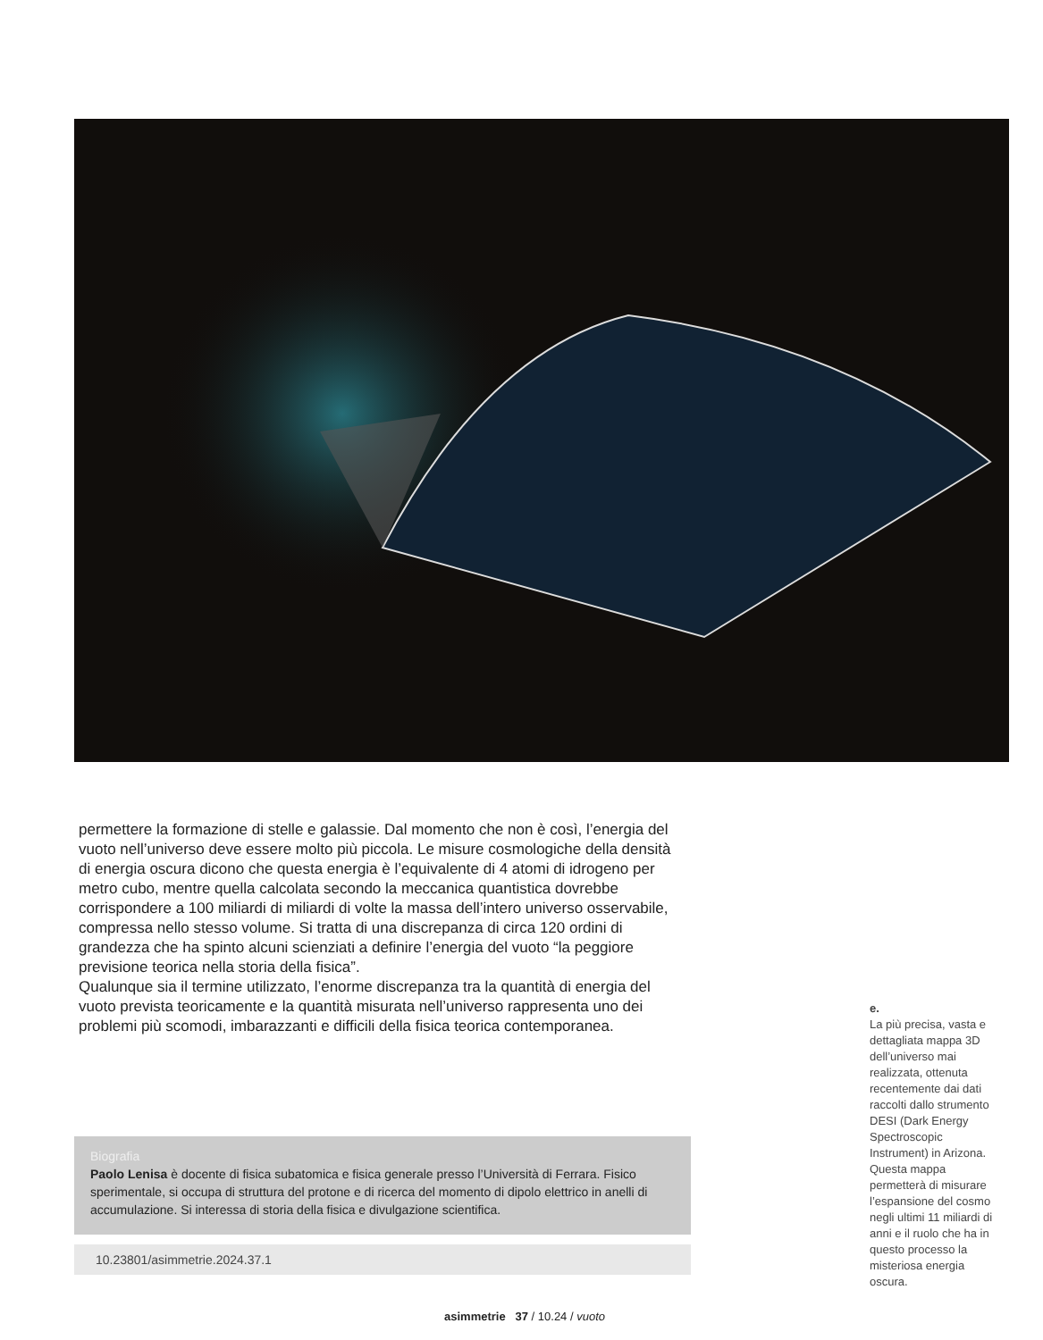permettere la formazione di stelle e galassie. Dal momento che non è così, l’energia del vuoto nell’universo deve essere molto più piccola. Le misure cosmologiche della densità di energia oscura dicono che questa energia è l’equivalente di 4 atomi di idrogeno per metro cubo, mentre quella calcolata secondo la meccanica quantistica dovrebbe corrispondere a 100 miliardi di miliardi di volte la massa dell’intero universo osservabile, compressa nello stesso volume. Si tratta di una discrepanza di circa 120 ordini di grandezza che ha spinto alcuni scienziati a definire l’energia del vuoto “la peggiore previsione teorica nella storia della fisica”.
Qualunque sia il termine utilizzato, l’enorme discrepanza tra la quantità di energia del vuoto prevista teoricamente e la quantità misurata nell’universo rappresenta uno dei problemi più scomodi, imbarazzanti e difficili della fisica teorica contemporanea.
Biografia
Paolo Lenisa è docente di fisica subatomica e fisica generale presso l’Università di Ferrara. Fisico sperimentale, si occupa di struttura del protone e di ricerca del momento di dipolo elettrico in anelli di accumulazione. Si interessa di storia della fisica e divulgazione scientifica.
10.23801/asimmetrie.2024.37.1
e.
La più precisa, vasta e dettagliata mappa 3D dell’universo mai realizzata, ottenuta recentemente dai dati raccolti dallo strumento DESI (Dark Energy Spectroscopic Instrument) in Arizona. Questa mappa permetterà di misurare l’espansione del cosmo negli ultimi 11 miliardi di anni e il ruolo che ha in questo processo la misteriosa energia oscura.
asimmetrie 37 / 10.24 / vuoto